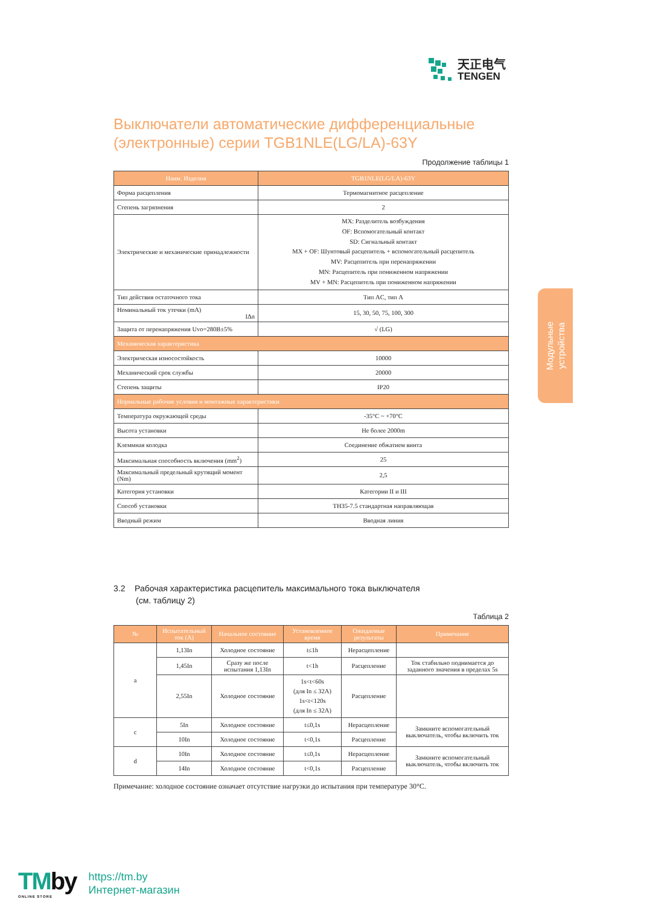天正电气
TENGEN
Модульные
устройства
Выключатели автоматические дифференциальные (электронные) серии TGB1NLE(LG/LA)-63Y
Продолжение таблицы 1
| Наим. Изделия | TGB1NLE(LG/LA)-63Y |
| --- | --- |
| Форма расцепления | Термомагнитное расцепление |
| Степень загрязнения | 2 |
| Электрические и механические принадлежности | MX: Разделитель возбуждения OF: Вспомогательный контакт SD: Сигнальный контакт MX + OF: Шунтовый расцепитель + вспомогательный расцепитель MV: Расцепитель при перенапряжении MN: Расцепитель при пониженном напряжении MV + MN: Расцепитель при пониженном напряжении |
| Тип действия остаточного тока | Тип AC, тип A |
| Номинальный ток утечки (mA) IΔn | 15, 30, 50, 75, 100, 300 |
| Защита от перенапряжения Uvo=280B±5% | √ (LG) |
| Механическая характеристика | |
| Электрическая износостойкость | 10000 |
| Механический срок службы | 20000 |
| Степень защиты | IP20 |
| Нормальные рабочие условия и монтажные характеристики | |
| Температура окружающей среды | -35°C ~ +70°C |
| Высота установки | Не более 2000m |
| Клеммная колодка | Соединение обжатием винта |
| Максимальная способность включения (mm<sup>2</sup>) | 25 |
| Максимальный предельный крутящий момент (Nm) | 2,5 |
| Категория установки | Категории II и III |
| Способ установки | TH35-7.5 стандартная направляющая |
| Вводный режим | Вводная линия |
3.2 Рабочая характеристика расцепитель максимального тока выключателя
(см. таблицу 2)
Таблица 2
| № | Испытательный ток (A) | Начальное состояние | Установленное время | Ожидаемые результаты | Примечание |
| --- | --- | --- | --- | --- | --- |
| a | 1,13In | Холодное состояние | t≤1h | Нерасцепление | |
| | 1,45In | Сразу же после испытания 1,13In | t<1h | Расцепление | Ток стабильно поднимается до заданного значения в пределах 5s |
| | 2,55In | Холодное состояние | 1s<t<60s (для In ≤ 32A) 1s<t<120s (для In ≤ 32A) | Расцепление | |
| c | 5In | Холодное состояние | t≤0,1s | Нерасцепление | Замкните вспомогательный выключатель, чтобы включить ток |
| | 10In | Холодное состояние | t<0,1s | Расцепление | |
| d | 10In | Холодное состояние | t≤0,1s | Нерасцепление | Замкните вспомогательный выключатель, чтобы включить ток |
| | 14In | Холодное состояние | t<0,1s | Расцепление | |
Примечание: холодное состояние означает отсутствие нагрузки до испытания при температуре 30°C.
TMby
ONLINE STORE
https://tm.by
Интернет-магазин